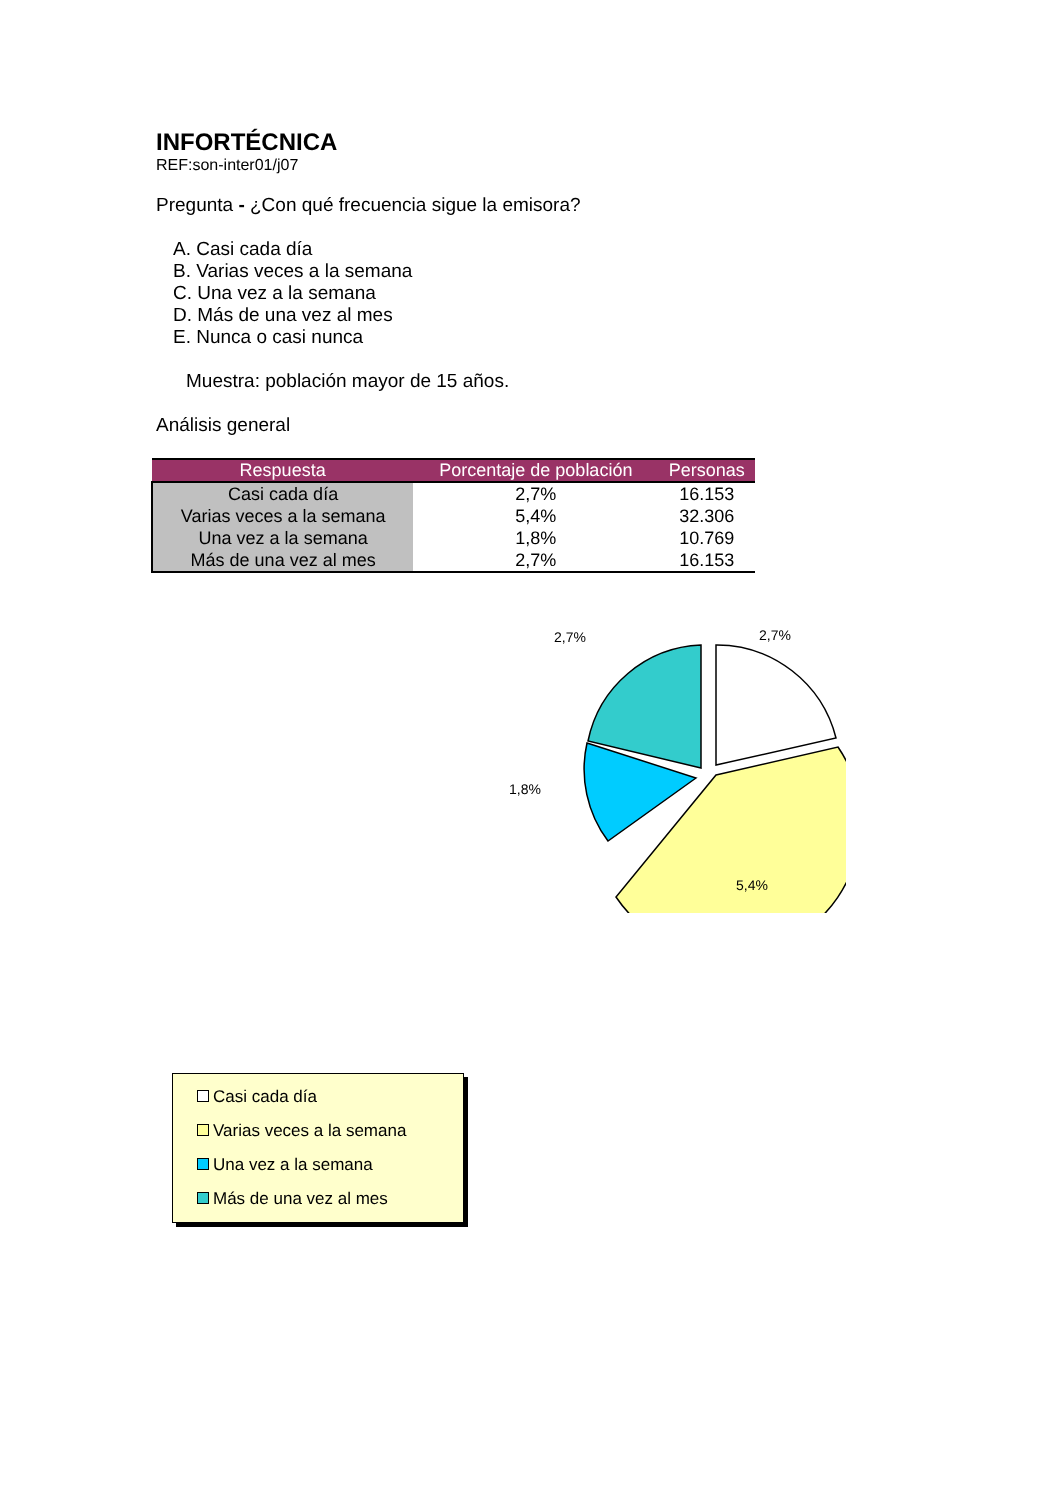INFORTÉCNICA
REF:son-inter01/j07
Pregunta - ¿Con qué frecuencia sigue la emisora?
A. Casi cada día
B. Varias veces a la semana
C. Una vez a la semana
D. Más de una vez al mes
E. Nunca o casi nunca
Muestra: población mayor de 15 años.
Análisis general
| Respuesta | Porcentaje de población | Personas |
| --- | --- | --- |
| Casi cada día | 2,7% | 16.153 |
| Varias veces a la semana | 5,4% | 32.306 |
| Una vez a la semana | 1,8% | 10.769 |
| Más de una vez al mes | 2,7% | 16.153 |
2,7% 2,7%
1,8%
5,4%
Casi cada día
Varias veces a la semana
Una vez a la semana
Más de una vez al mes